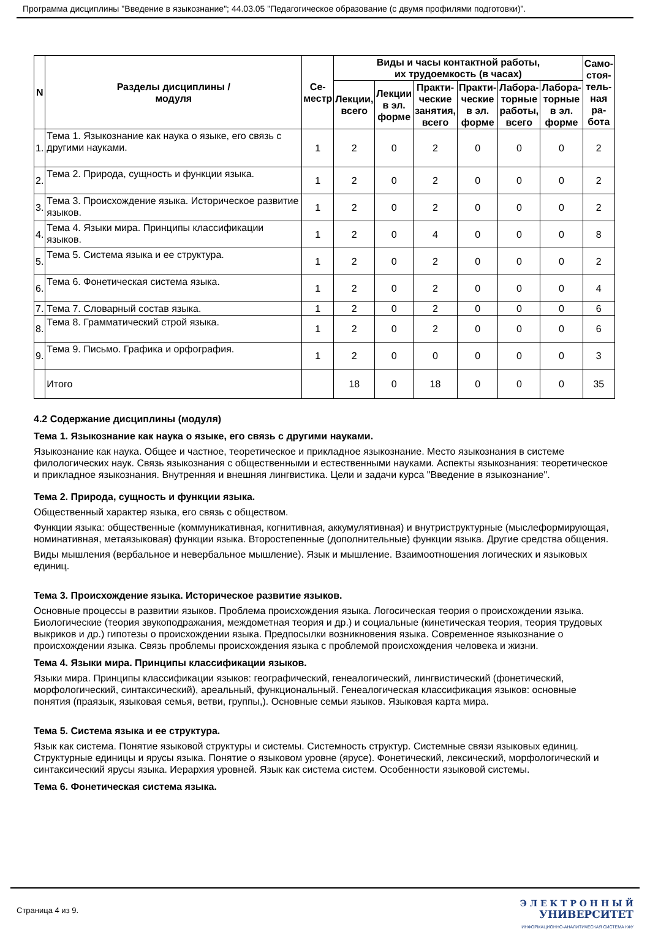Программа дисциплины "Введение в языкознание"; 44.03.05 "Педагогическое образование (с двумя профилями подготовки)".
| N | Разделы дисциплины / модуля | Се- местр | Виды и часы контактной работы, их трудоемкость (в часах) | | | | | | Само- стоя- тель- ная ра- бота |
| --- | --- | --- | --- | --- | --- | --- | --- | --- | --- |
| | | | Лекции, всего | Лекции в эл. форме | Практи- ческие занятия, всего | Практи- ческие в эл. форме | Лабора- торные работы, всего | Лабора- торные в эл. форме | |
| 1. | Тема 1. Языкознание как наука о языке, его связь с другими науками. | 1 | 2 | 0 | 2 | 0 | 0 | 0 | 2 |
| 2. | Тема 2. Природа, сущность и функции языка. | 1 | 2 | 0 | 2 | 0 | 0 | 0 | 2 |
| 3. | Тема 3. Происхождение языка. Историческое развитие языков. | 1 | 2 | 0 | 2 | 0 | 0 | 0 | 2 |
| 4. | Тема 4. Языки мира. Принципы классификации языков. | 1 | 2 | 0 | 4 | 0 | 0 | 0 | 8 |
| 5. | Тема 5. Система языка и ее структура. | 1 | 2 | 0 | 2 | 0 | 0 | 0 | 2 |
| 6. | Тема 6. Фонетическая система языка. | 1 | 2 | 0 | 2 | 0 | 0 | 0 | 4 |
| 7. | Тема 7. Словарный состав языка. | 1 | 2 | 0 | 2 | 0 | 0 | 0 | 6 |
| 8. | Тема 8. Грамматический строй языка. | 1 | 2 | 0 | 2 | 0 | 0 | 0 | 6 |
| 9. | Тема 9. Письмо. Графика и орфография. | 1 | 2 | 0 | 0 | 0 | 0 | 0 | 3 |
| | Итого | | 18 | 0 | 18 | 0 | 0 | 0 | 35 |
4.2 Содержание дисциплины (модуля)
Тема 1. Языкознание как наука о языке, его связь с другими науками.
Языкознание как наука. Общее и частное, теоретическое и прикладное языкознание. Место языкознания в системе филологических наук. Связь языкознания с общественными и естественными науками. Аспекты языкознания: теоретическое и прикладное языкознания. Внутренняя и внешняя лингвистика. Цели и задачи курса "Введение в языкознание".
Тема 2. Природа, сущность и функции языка.
Общественный характер языка, его связь с обществом.
Функции языка: общественные (коммуникативная, когнитивная, аккумулятивная) и внутриструктурные (мыслеформирующая, номинативная, метаязыковая) функции языка. Второстепенные (дополнительные) функции языка. Другие средства общения.
Виды мышления (вербальное и невербальное мышление). Язык и мышление. Взаимоотношения логических и языковых единиц.
Тема 3. Происхождение языка. Историческое развитие языков.
Основные процессы в развитии языков. Проблема происхождения языка. Логосическая теория о происхождении языка. Биологические (теория звукоподражания, междометная теория и др.) и социальные (кинетическая теория, теория трудовых выкриков и др.) гипотезы о происхождении языка. Предпосылки возникновения языка. Современное языкознание о происхождении языка. Связь проблемы происхождения языка с проблемой происхождения человека и жизни.
Тема 4. Языки мира. Принципы классификации языков.
Языки мира. Принципы классификации языков: географический, генеалогический, лингвистический (фонетический, морфологический, синтаксический), ареальный, функциональный. Генеалогическая классификация языков: основные понятия (праязык, языковая семья, ветви, группы,). Основные семьи языков. Языковая карта мира.
Тема 5. Система языка и ее структура.
Язык как система. Понятие языковой структуры и системы. Системность структур. Системные связи языковых единиц. Структурные единицы и ярусы языка. Понятие о языковом уровне (ярусе). Фонетический, лексический, морфологический и синтаксический ярусы языка. Иерархия уровней. Язык как система систем. Особенности языковой системы.
Тема 6. Фонетическая система языка.
Страница 4 из 9.
Э Л Е К Т Р О Н Н Ы Й
УНИВЕРСИТЕТ
ИНФОРМАЦИОННО-АНАЛИТИЧЕСКАЯ СИСТЕМА КФУ